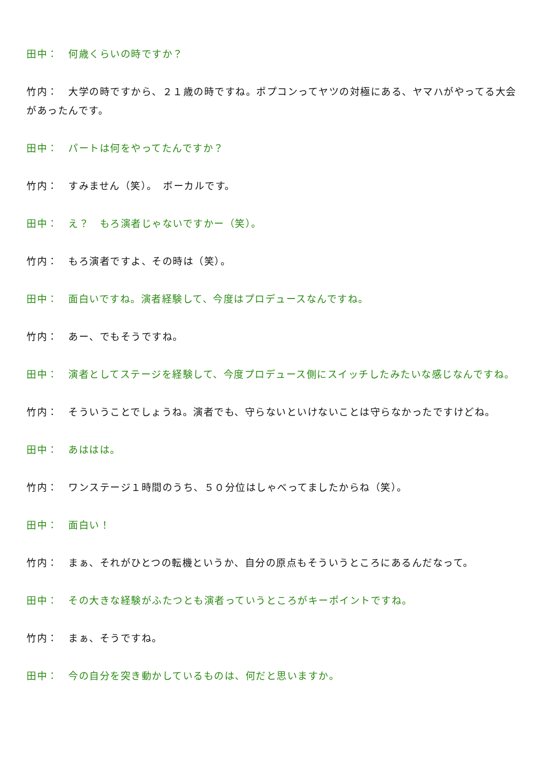田中：　何歳くらいの時ですか？
竹内：　大学の時ですから、２１歳の時ですね。ポプコンってヤツの対極にある、ヤマハがやってる大会があったんです。
田中：　パートは何をやってたんですか？
竹内：　すみません（笑）。　ボーカルです。
田中：　え？　もろ演者じゃないですかー（笑）。
竹内：　もろ演者ですよ、その時は（笑）。
田中：　面白いですね。演者経験して、今度はプロデュースなんですね。
竹内：　あー、でもそうですね。
田中：　演者としてステージを経験して、今度プロデュース側にスイッチしたみたいな感じなんですね。
竹内：　そういうことでしょうね。演者でも、守らないといけないことは守らなかったですけどね。
田中：　あははは。
竹内：　ワンステージ１時間のうち、５０分位はしゃべってましたからね（笑）。
田中：　面白い！
竹内：　まぁ、それがひとつの転機というか、自分の原点もそういうところにあるんだなって。
田中：　その大きな経験がふたつとも演者っていうところがキーポイントですね。
竹内：　まぁ、そうですね。
田中：　今の自分を突き動かしているものは、何だと思いますか。